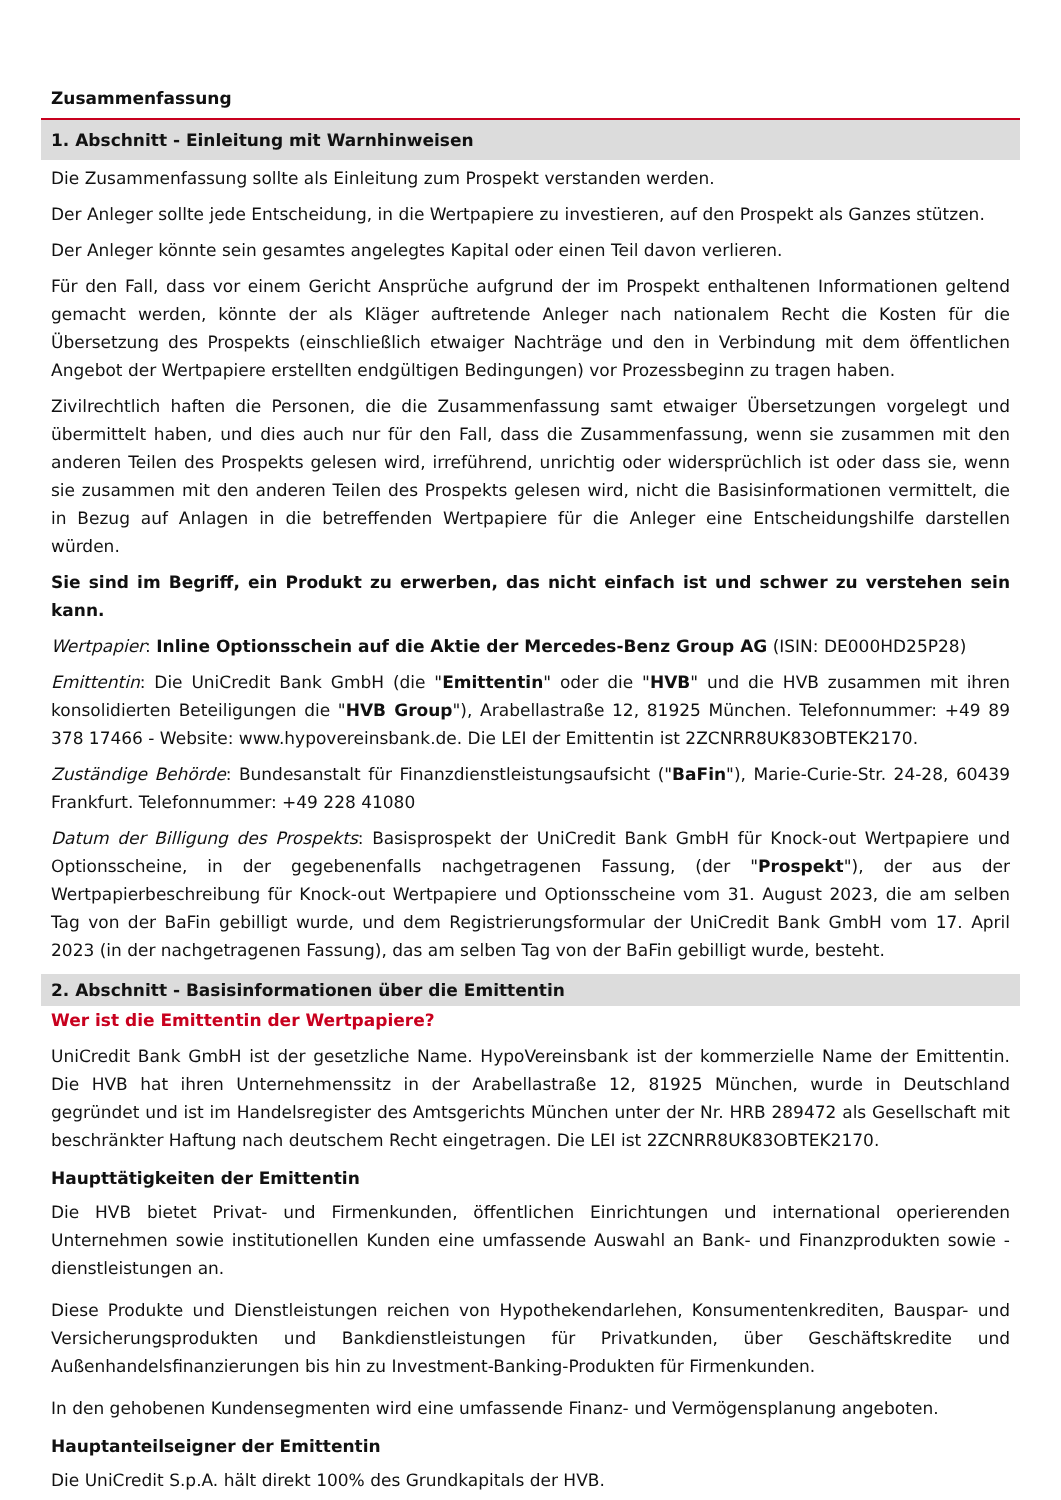Zusammenfassung
1. Abschnitt - Einleitung mit Warnhinweisen
Die Zusammenfassung sollte als Einleitung zum Prospekt verstanden werden.
Der Anleger sollte jede Entscheidung, in die Wertpapiere zu investieren, auf den Prospekt als Ganzes stützen.
Der Anleger könnte sein gesamtes angelegtes Kapital oder einen Teil davon verlieren.
Für den Fall, dass vor einem Gericht Ansprüche aufgrund der im Prospekt enthaltenen Informationen geltend gemacht werden, könnte der als Kläger auftretende Anleger nach nationalem Recht die Kosten für die Übersetzung des Prospekts (einschließlich etwaiger Nachträge und den in Verbindung mit dem öffentlichen Angebot der Wertpapiere erstellten endgültigen Bedingungen) vor Prozessbeginn zu tragen haben.
Zivilrechtlich haften die Personen, die die Zusammenfassung samt etwaiger Übersetzungen vorgelegt und übermittelt haben, und dies auch nur für den Fall, dass die Zusammenfassung, wenn sie zusammen mit den anderen Teilen des Prospekts gelesen wird, irreführend, unrichtig oder widersprüchlich ist oder dass sie, wenn sie zusammen mit den anderen Teilen des Prospekts gelesen wird, nicht die Basisinformationen vermittelt, die in Bezug auf Anlagen in die betreffenden Wertpapiere für die Anleger eine Entscheidungshilfe darstellen würden.
Sie sind im Begriff, ein Produkt zu erwerben, das nicht einfach ist und schwer zu verstehen sein kann.
Wertpapier: Inline Optionsschein auf die Aktie der Mercedes-Benz Group AG (ISIN: DE000HD25P28)
Emittentin: Die UniCredit Bank GmbH (die "Emittentin" oder die "HVB" und die HVB zusammen mit ihren konsolidierten Beteiligungen die "HVB Group"), Arabellastraße 12, 81925 München. Telefonnummer: +49 89 378 17466 - Website: www.hypovereinsbank.de. Die LEI der Emittentin ist 2ZCNRR8UK83OBTEK2170.
Zuständige Behörde: Bundesanstalt für Finanzdienstleistungsaufsicht ("BaFin"), Marie-Curie-Str. 24-28, 60439 Frankfurt. Telefonnummer: +49 228 41080
Datum der Billigung des Prospekts: Basisprospekt der UniCredit Bank GmbH für Knock-out Wertpapiere und Optionsscheine, in der gegebenenfalls nachgetragenen Fassung, (der "Prospekt"), der aus der Wertpapierbeschreibung für Knock-out Wertpapiere und Optionsscheine vom 31. August 2023, die am selben Tag von der BaFin gebilligt wurde, und dem Registrierungsformular der UniCredit Bank GmbH vom 17. April 2023 (in der nachgetragenen Fassung), das am selben Tag von der BaFin gebilligt wurde, besteht.
2. Abschnitt - Basisinformationen über die Emittentin
Wer ist die Emittentin der Wertpapiere?
UniCredit Bank GmbH ist der gesetzliche Name. HypoVereinsbank ist der kommerzielle Name der Emittentin. Die HVB hat ihren Unternehmenssitz in der Arabellastraße 12, 81925 München, wurde in Deutschland gegründet und ist im Handelsregister des Amtsgerichts München unter der Nr. HRB 289472 als Gesellschaft mit beschränkter Haftung nach deutschem Recht eingetragen. Die LEI ist 2ZCNRR8UK83OBTEK2170.
Haupttätigkeiten der Emittentin
Die HVB bietet Privat- und Firmenkunden, öffentlichen Einrichtungen und international operierenden Unternehmen sowie institutionellen Kunden eine umfassende Auswahl an Bank- und Finanzprodukten sowie -dienstleistungen an.
Diese Produkte und Dienstleistungen reichen von Hypothekendarlehen, Konsumentenkrediten, Bauspar- und Versicherungsprodukten und Bankdienstleistungen für Privatkunden, über Geschäftskredite und Außenhandelsfinanzierungen bis hin zu Investment-Banking-Produkten für Firmenkunden.
In den gehobenen Kundensegmenten wird eine umfassende Finanz- und Vermögensplanung angeboten.
Hauptanteilseigner der Emittentin
Die UniCredit S.p.A. hält direkt 100% des Grundkapitals der HVB.